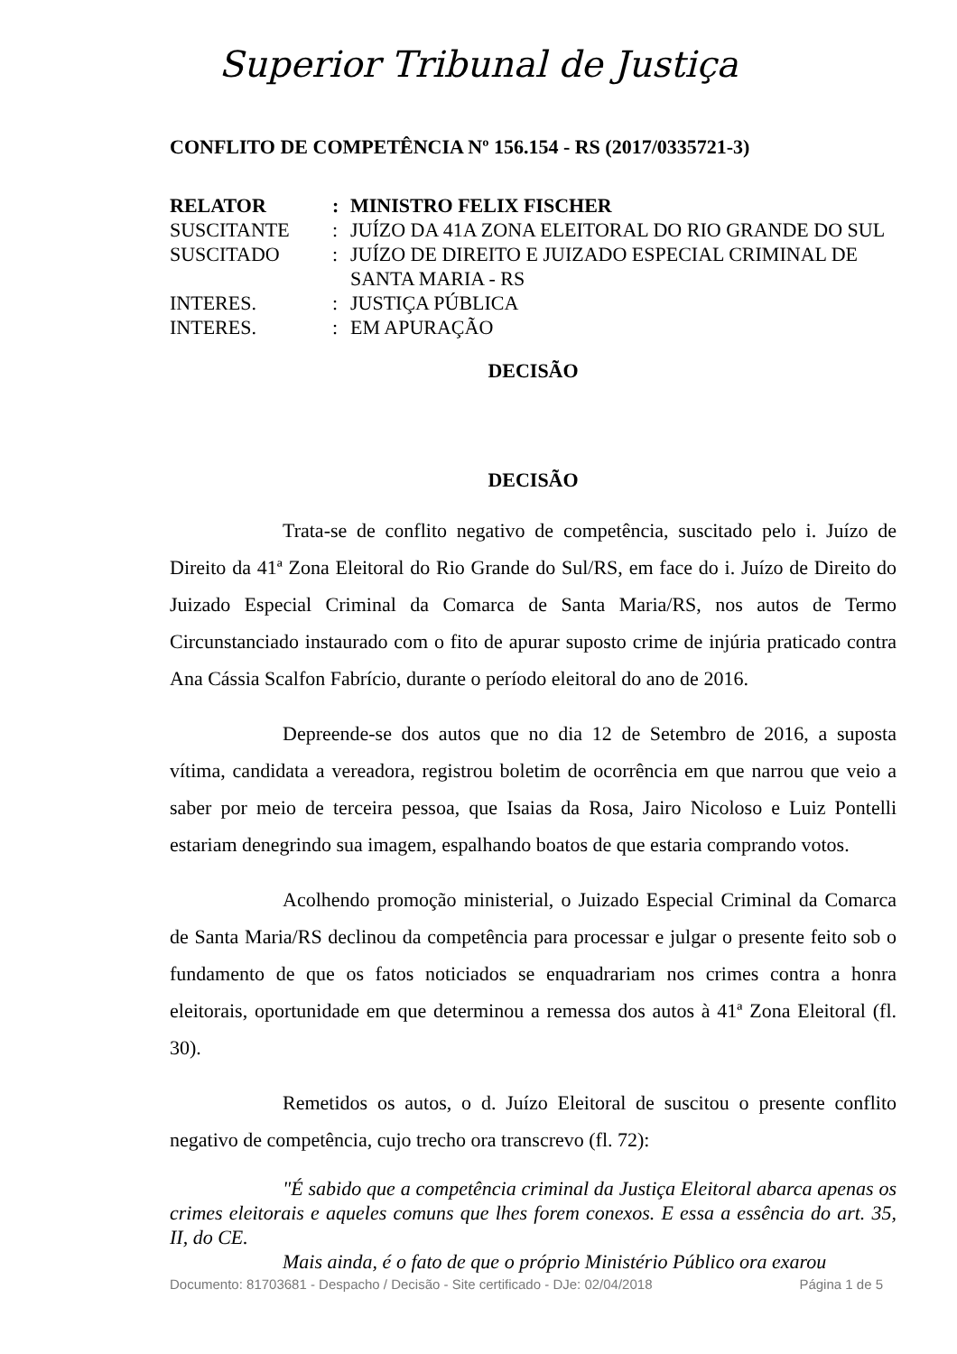Superior Tribunal de Justiça
CONFLITO DE COMPETÊNCIA Nº 156.154 - RS (2017/0335721-3)
| RELATOR | : | MINISTRO FELIX FISCHER |
| SUSCITANTE | : | JUÍZO DA 41A ZONA ELEITORAL DO RIO GRANDE DO SUL |
| SUSCITADO | : | JUÍZO DE DIREITO E JUIZADO ESPECIAL CRIMINAL DE SANTA MARIA - RS |
| INTERES. | : | JUSTIÇA PÚBLICA |
| INTERES. | : | EM APURAÇÃO |
DECISÃO
DECISÃO
Trata-se de conflito negativo de competência, suscitado pelo i. Juízo de Direito da 41ª Zona Eleitoral do Rio Grande do Sul/RS, em face do i. Juízo de Direito do Juizado Especial Criminal da Comarca de Santa Maria/RS, nos autos de Termo Circunstanciado instaurado com o fito de apurar suposto crime de injúria praticado contra Ana Cássia Scalfon Fabrício, durante o período eleitoral do ano de 2016.
Depreende-se dos autos que no dia 12 de Setembro de 2016, a suposta vítima, candidata a vereadora, registrou boletim de ocorrência em que narrou que veio a saber por meio de terceira pessoa, que Isaias da Rosa, Jairo Nicoloso e Luiz Pontelli estariam denegrindo sua imagem, espalhando boatos de que estaria comprando votos.
Acolhendo promoção ministerial, o Juizado Especial Criminal da Comarca de Santa Maria/RS declinou da competência para processar e julgar o presente feito sob o fundamento de que os fatos noticiados se enquadrariam nos crimes contra a honra eleitorais, oportunidade em que determinou a remessa dos autos à 41ª Zona Eleitoral (fl. 30).
Remetidos os autos, o d. Juízo Eleitoral de suscitou o presente conflito negativo de competência, cujo trecho ora transcrevo (fl. 72):
"É sabido que a competência criminal da Justiça Eleitoral abarca apenas os crimes eleitorais e aqueles comuns que lhes forem conexos. E essa a essência do art. 35, II, do CE.
Mais ainda, é o fato de que o próprio Ministério Público ora exarou
Documento: 81703681 - Despacho / Decisão - Site certificado - DJe: 02/04/2018 Página 1 de 5